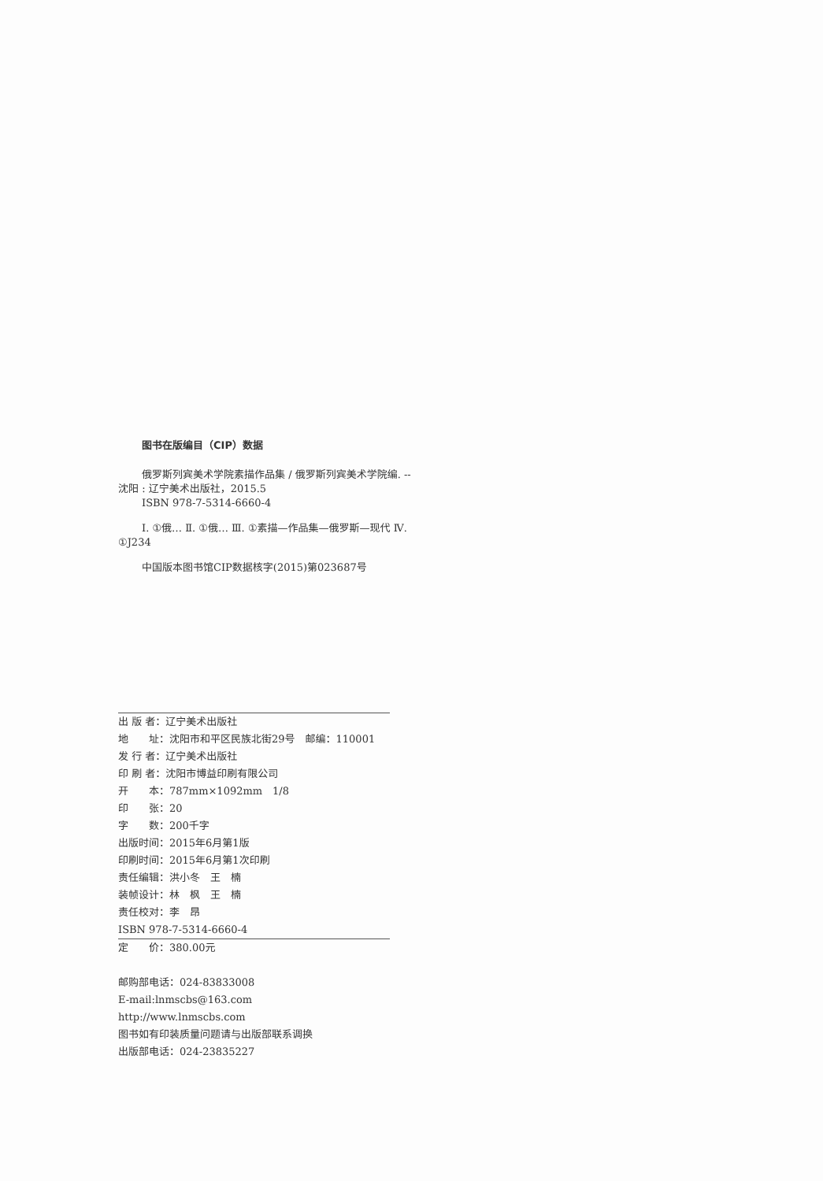图书在版编目（CIP）数据
俄罗斯列宾美术学院素描作品集 / 俄罗斯列宾美术学院编. -- 沈阳 : 辽宁美术出版社，2015.5
ISBN 978-7-5314-6660-4
Ⅰ. ①俄… Ⅱ. ①俄… Ⅲ. ①素描—作品集—俄罗斯—现代 Ⅳ. ①J234
中国版本图书馆CIP数据核字(2015)第023687号
出 版 者：辽宁美术出版社
地　　址：沈阳市和平区民族北街29号　邮编：110001
发 行 者：辽宁美术出版社
印 刷 者：沈阳市博益印刷有限公司
开　　本：787mm×1092mm　1/8
印　　张：20
字　　数：200千字
出版时间：2015年6月第1版
印刷时间：2015年6月第1次印刷
责任编辑：洪小冬　王　楠
装帧设计：林　枫　王　楠
责任校对：李　昂
ISBN 978-7-5314-6660-4
定　　价：380.00元
邮购部电话：024-83833008
E-mail:lnmscbs@163.com
http://www.lnmscbs.com
图书如有印装质量问题请与出版部联系调换
出版部电话：024-23835227